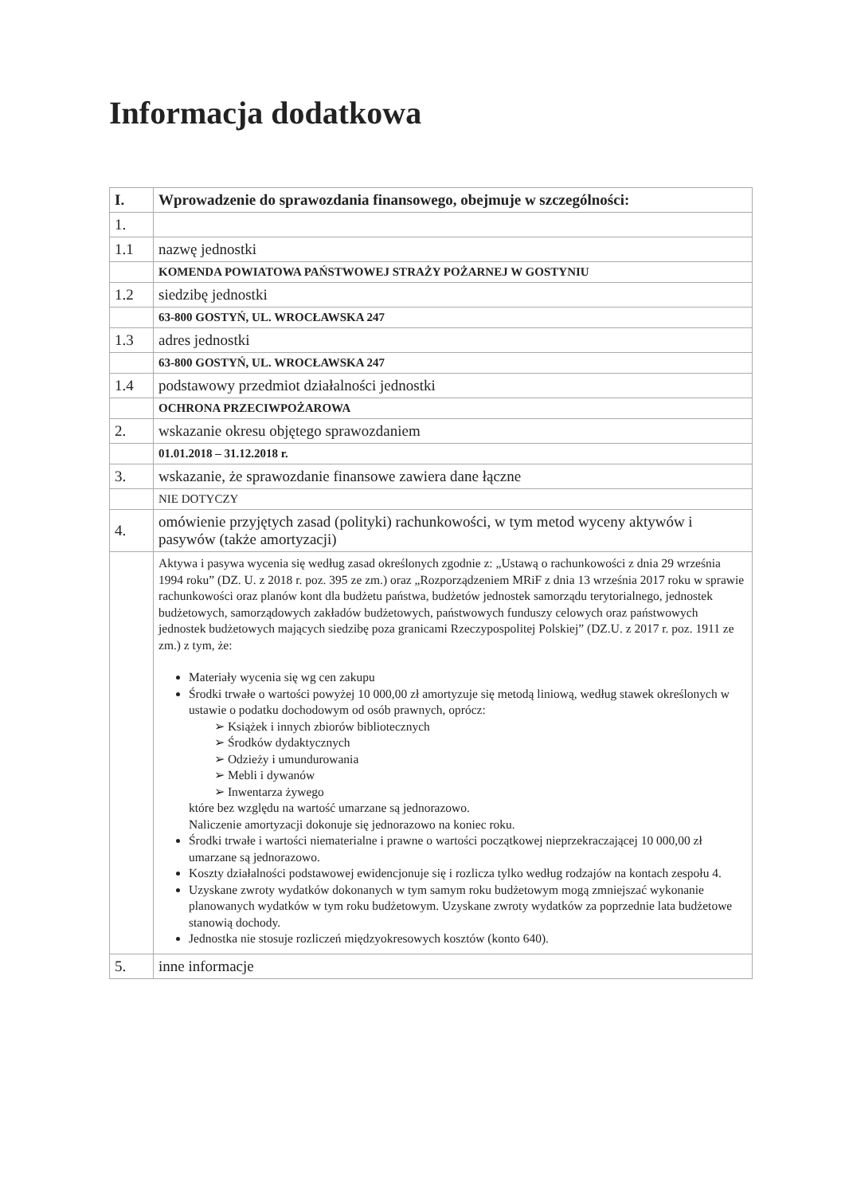Informacja dodatkowa
| I. | Wprowadzenie do sprawozdania finansowego, obejmuje w szczególności: |
| 1. | |
| 1.1 | nazwę jednostki |
| | KOMENDA POWIATOWA PAŃSTWOWEJ STRAŻY POŻARNEJ W GOSTYNIU |
| 1.2 | siedzibę jednostki |
| | 63-800 GOSTYŃ, UL. WROCŁAWSKA 247 |
| 1.3 | adres jednostki |
| | 63-800 GOSTYŃ, UL. WROCŁAWSKA 247 |
| 1.4 | podstawowy przedmiot działalności jednostki |
| | OCHRONA PRZECIWPOŻAROWA |
| 2. | wskazanie okresu objętego sprawozdaniem |
| | 01.01.2018 – 31.12.2018 r. |
| 3. | wskazanie, że sprawozdanie finansowe zawiera dane łączne |
| | NIE DOTYCZY |
| 4. | omówienie przyjętych zasad (polityki) rachunkowości, w tym metod wyceny aktywów i pasywów (także amortyzacji) |
| | Aktywa i pasywa wycenia się według zasad określonych zgodnie z: „Ustawą o rachunkowości z dnia 29 września 1994 roku” (DZ. U. z 2018 r. poz. 395 ze zm.) oraz „Rozporządzeniem MRiF z dnia 13 września 2017 roku w sprawie rachunkowości oraz planów kont dla budżetu państwa, budżetów jednostek samorządu terytorialnego, jednostek budżetowych, samorządowych zakładów budżetowych, państwowych funduszy celowych oraz państwowych jednostek budżetowych mających siedzibę poza granicami Rzeczypospolitej Polskiej” (DZ.U. z 2017 r. poz. 1911 ze zm.) z tym, że: Materiały wycenia się wg cen zakupu Środki trwałe o wartości powyżej 10 000,00 zł amortyzuje się metodą liniową, według stawek określonych w ustawie o podatku dochodowym od osób prawnych, oprócz: ➢ Książek i innych zbiorów bibliotecznych ➢ Środków dydaktycznych ➢ Odzieży i umundurowania ➢ Mebli i dywanów ➢ Inwentarza żywego które bez względu na wartość umarzane są jednorazowo. Naliczenie amortyzacji dokonuje się jednorazowo na koniec roku. Środki trwałe i wartości niematerialne i prawne o wartości początkowej nieprzekraczającej 10 000,00 zł umarzane są jednorazowo. Koszty działalności podstawowej ewidencjonuje się i rozlicza tylko według rodzajów na kontach zespołu 4. Uzyskane zwroty wydatków dokonanych w tym samym roku budżetowym mogą zmniejszać wykonanie planowanych wydatków w tym roku budżetowym. Uzyskane zwroty wydatków za poprzednie lata budżetowe stanowią dochody. Jednostka nie stosuje rozliczeń międzyokresowych kosztów (konto 640). |
| 5. | inne informacje |